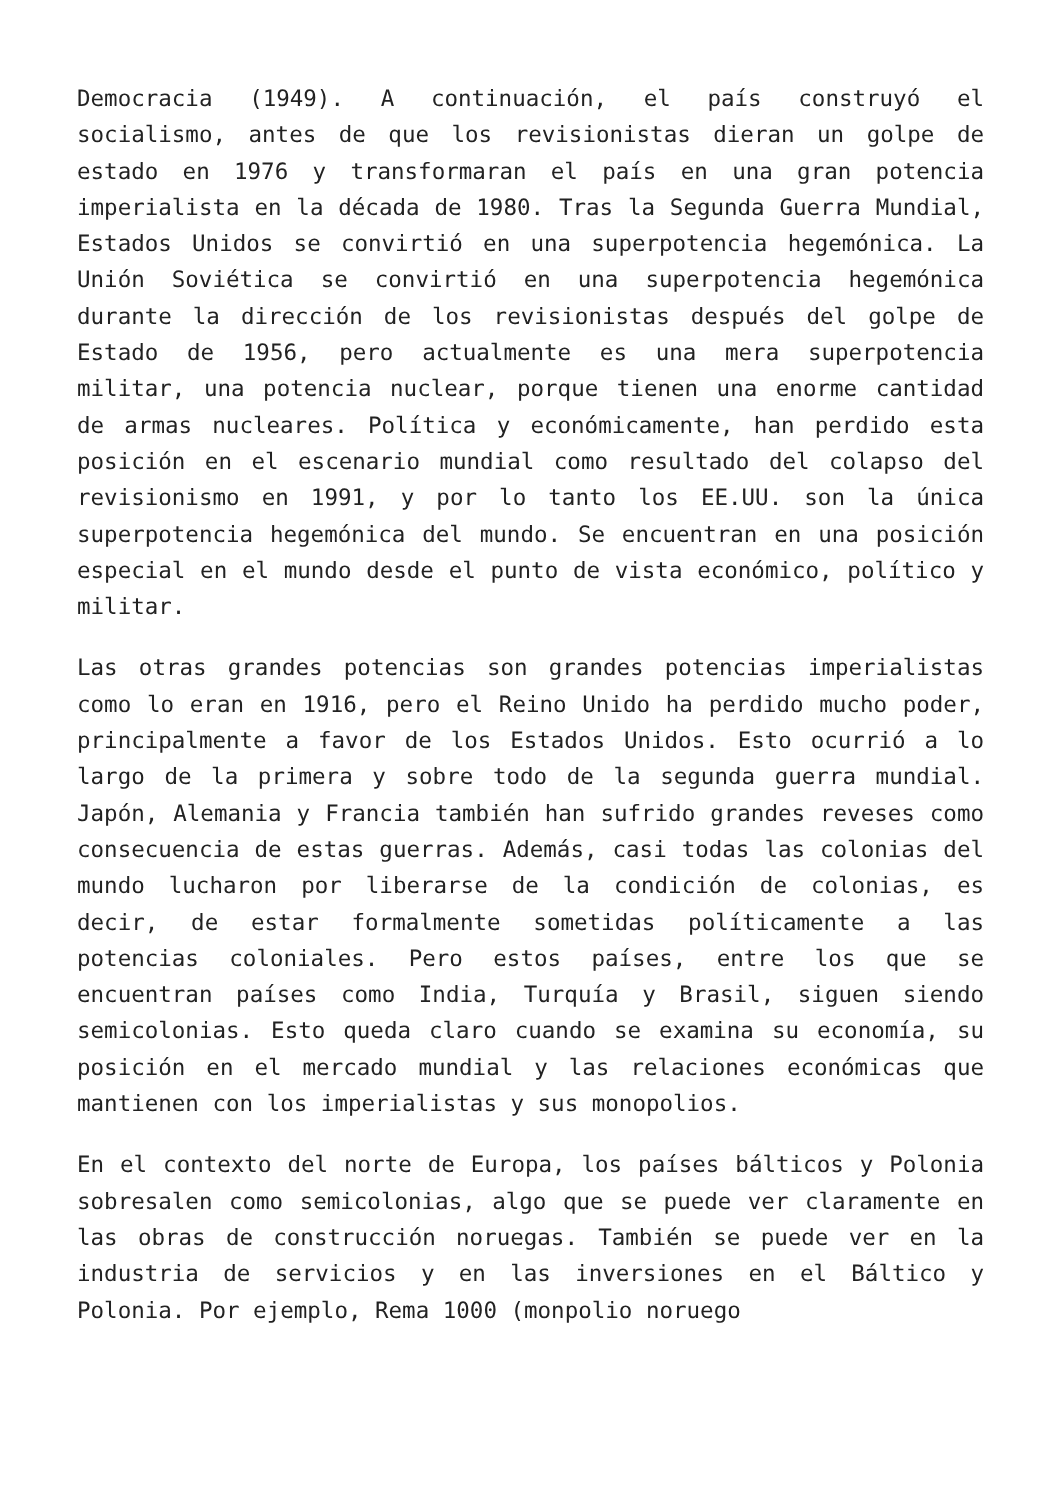Democracia (1949). A continuación, el país construyó el socialismo, antes de que los revisionistas dieran un golpe de estado en 1976 y transformaran el país en una gran potencia imperialista en la década de 1980. Tras la Segunda Guerra Mundial, Estados Unidos se convirtió en una superpotencia hegemónica. La Unión Soviética se convirtió en una superpotencia hegemónica durante la dirección de los revisionistas después del golpe de Estado de 1956, pero actualmente es una mera superpotencia militar, una potencia nuclear, porque tienen una enorme cantidad de armas nucleares. Política y económicamente, han perdido esta posición en el escenario mundial como resultado del colapso del revisionismo en 1991, y por lo tanto los EE.UU. son la única superpotencia hegemónica del mundo. Se encuentran en una posición especial en el mundo desde el punto de vista económico, político y militar.
Las otras grandes potencias son grandes potencias imperialistas como lo eran en 1916, pero el Reino Unido ha perdido mucho poder, principalmente a favor de los Estados Unidos. Esto ocurrió a lo largo de la primera y sobre todo de la segunda guerra mundial. Japón, Alemania y Francia también han sufrido grandes reveses como consecuencia de estas guerras. Además, casi todas las colonias del mundo lucharon por liberarse de la condición de colonias, es decir, de estar formalmente sometidas políticamente a las potencias coloniales. Pero estos países, entre los que se encuentran países como India, Turquía y Brasil, siguen siendo semicolonias. Esto queda claro cuando se examina su economía, su posición en el mercado mundial y las relaciones económicas que mantienen con los imperialistas y sus monopolios.
En el contexto del norte de Europa, los países bálticos y Polonia sobresalen como semicolonias, algo que se puede ver claramente en las obras de construcción noruegas. También se puede ver en la industria de servicios y en las inversiones en el Báltico y Polonia. Por ejemplo, Rema 1000 (monpolio noruego